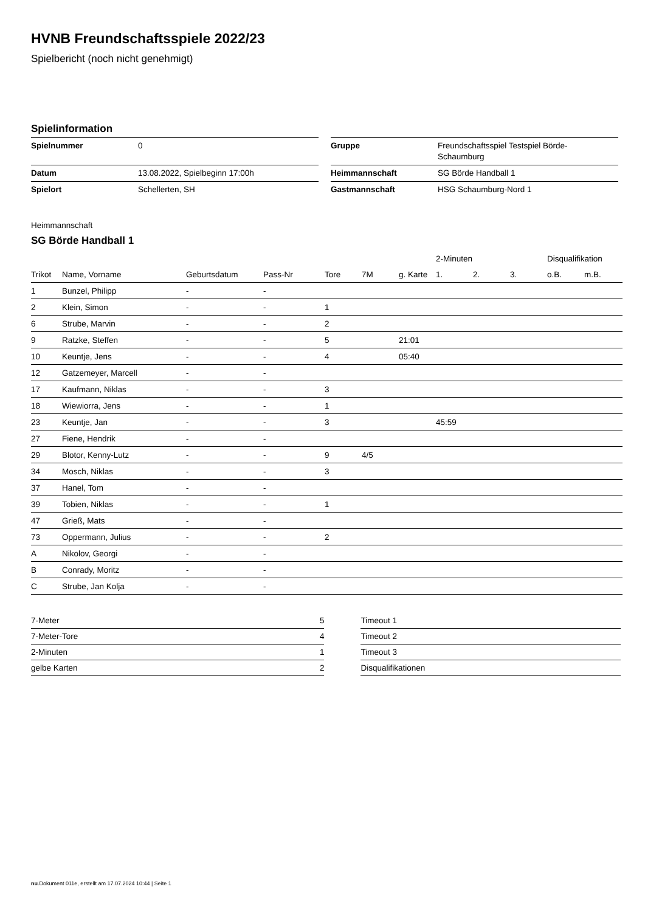HVNB Freundschaftsspiele 2022/23
Spielbericht (noch nicht genehmigt)
Spielinformation
| Spielnummer | 0 |
| Datum | 13.08.2022, Spielbeginn 17:00h |
| Spielort | Schellerten, SH |
| Gruppe | Freundschaftsspiel Testspiel Börde- Schaumburg |
| Heimmannschaft | SG Börde Handball 1 |
| Gastmannschaft | HSG Schaumburg-Nord 1 |
Heimmannschaft
SG Börde Handball 1
| | | | | | | | 2-Minuten | | | Disqualifikation | |
| --- | --- | --- | --- | --- | --- | --- | --- | --- | --- | --- | --- |
| Trikot | Name, Vorname | Geburtsdatum | Pass-Nr | Tore | 7M | g. Karte | 1. | 2. | 3. | o.B. | m.B. |
| 1 | Bunzel, Philipp | - | - | | | | | | | | |
| 2 | Klein, Simon | - | - | 1 | | | | | | | |
| 6 | Strube, Marvin | - | - | 2 | | | | | | | |
| 9 | Ratzke, Steffen | - | - | 5 | | 21:01 | | | | | |
| 10 | Keuntje, Jens | - | - | 4 | | 05:40 | | | | | |
| 12 | Gatzemeyer, Marcell | - | - | | | | | | | | |
| 17 | Kaufmann, Niklas | - | - | 3 | | | | | | | |
| 18 | Wiewiorra, Jens | - | - | 1 | | | | | | | |
| 23 | Keuntje, Jan | - | - | 3 | | | 45:59 | | | | |
| 27 | Fiene, Hendrik | - | - | | | | | | | | |
| 29 | Blotor, Kenny-Lutz | - | - | 9 | 4/5 | | | | | | |
| 34 | Mosch, Niklas | - | - | 3 | | | | | | | |
| 37 | Hanel, Tom | - | - | | | | | | | | |
| 39 | Tobien, Niklas | - | - | 1 | | | | | | | |
| 47 | Grieß, Mats | - | - | | | | | | | | |
| 73 | Oppermann, Julius | - | - | 2 | | | | | | | |
| A | Nikolov, Georgi | - | - | | | | | | | | |
| B | Conrady, Moritz | - | - | | | | | | | | |
| C | Strube, Jan Kolja | - | - | | | | | | | | |
| 7-Meter | 5 |
| 7-Meter-Tore | 4 |
| 2-Minuten | 1 |
| gelbe Karten | 2 |
| Timeout 1 |
| Timeout 2 |
| Timeout 3 |
| Disqualifikationen |
nu.Dokument 011e, erstellt am 17.07.2024 10:44 | Seite 1